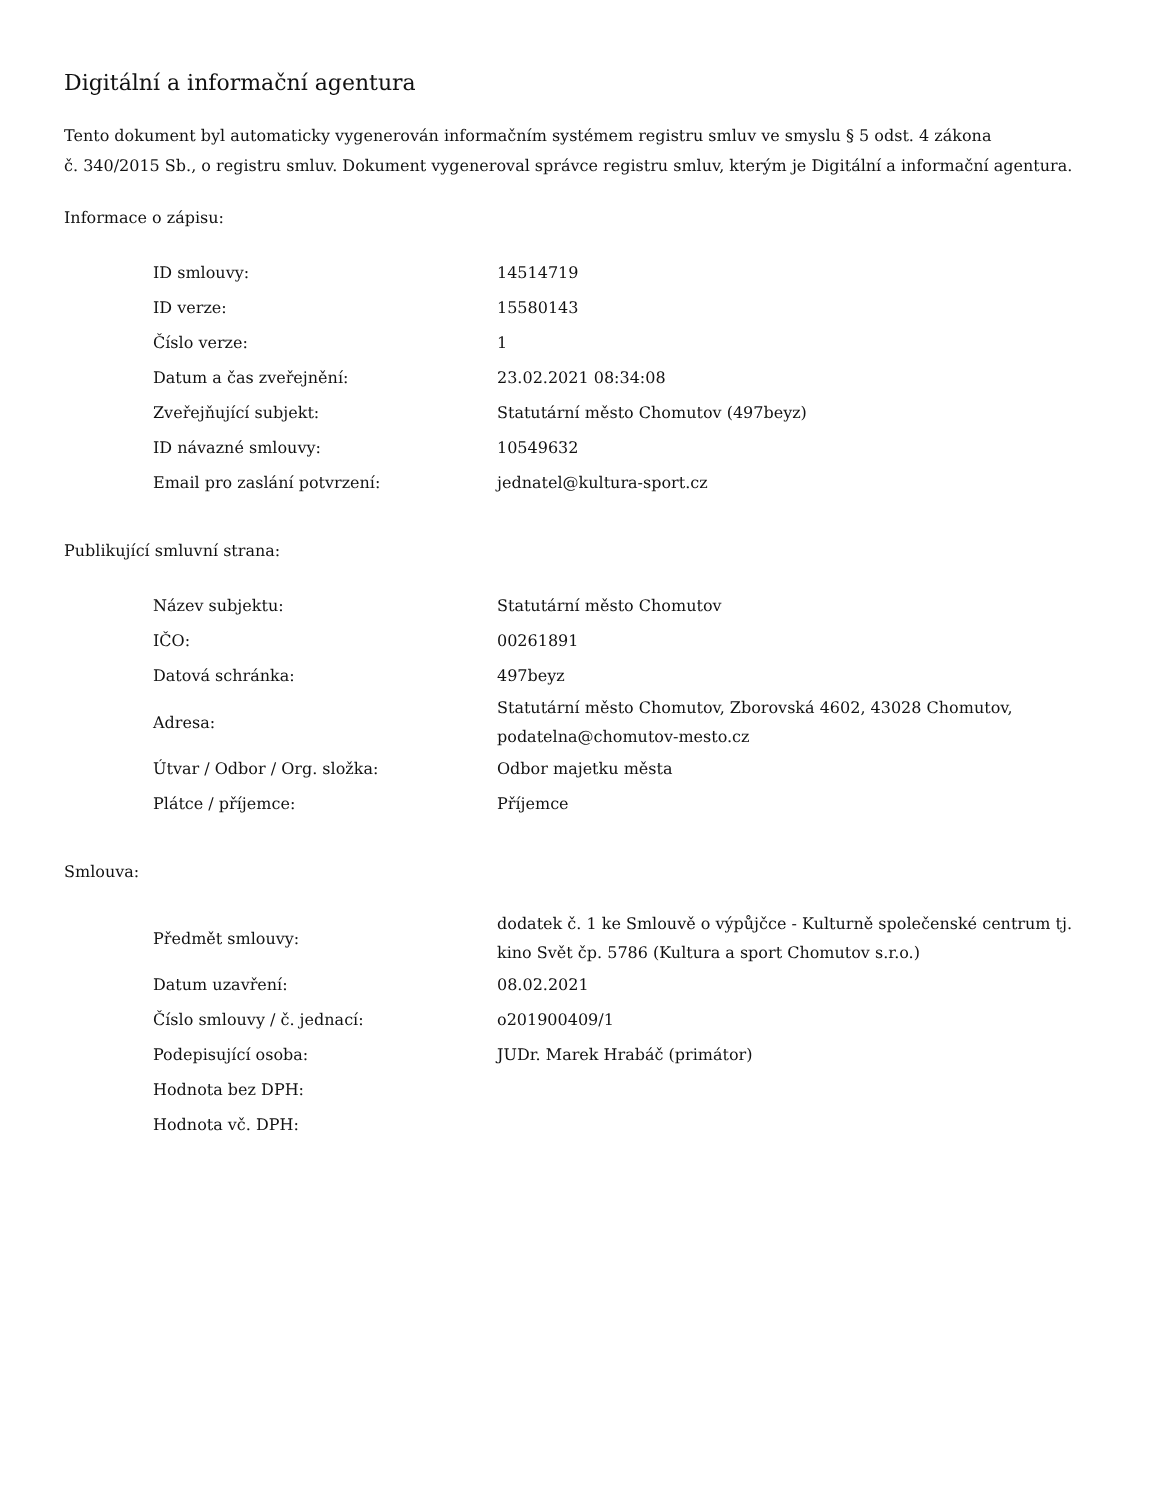Digitální a informační agentura
Tento dokument byl automaticky vygenerován informačním systémem registru smluv ve smyslu § 5 odst. 4 zákona
č. 340/2015 Sb., o registru smluv. Dokument vygeneroval správce registru smluv, kterým je Digitální a informační agentura.
Informace o zápisu:
| ID smlouvy: | 14514719 |
| ID verze: | 15580143 |
| Číslo verze: | 1 |
| Datum a čas zveřejnění: | 23.02.2021 08:34:08 |
| Zveřejňující subjekt: | Statutární město Chomutov (497beyz) |
| ID návazné smlouvy: | 10549632 |
| Email pro zaslání potvrzení: | jednatel@kultura-sport.cz |
Publikující smluvní strana:
| Název subjektu: | Statutární město Chomutov |
| IČO: | 00261891 |
| Datová schránka: | 497beyz |
| Adresa: | Statutární město Chomutov, Zborovská 4602, 43028 Chomutov, podatelna@chomutov-mesto.cz |
| Útvar / Odbor / Org. složka: | Odbor majetku města |
| Plátce / příjemce: | Příjemce |
Smlouva:
| Předmět smlouvy: | dodatek č. 1 ke Smlouvě o výpůjčce - Kulturně společenské centrum tj. kino Svět čp. 5786 (Kultura a sport Chomutov s.r.o.) |
| Datum uzavření: | 08.02.2021 |
| Číslo smlouvy / č. jednací: | o201900409/1 |
| Podepisující osoba: | JUDr. Marek Hrabáč (primátor) |
| Hodnota bez DPH: | |
| Hodnota vč. DPH: | |